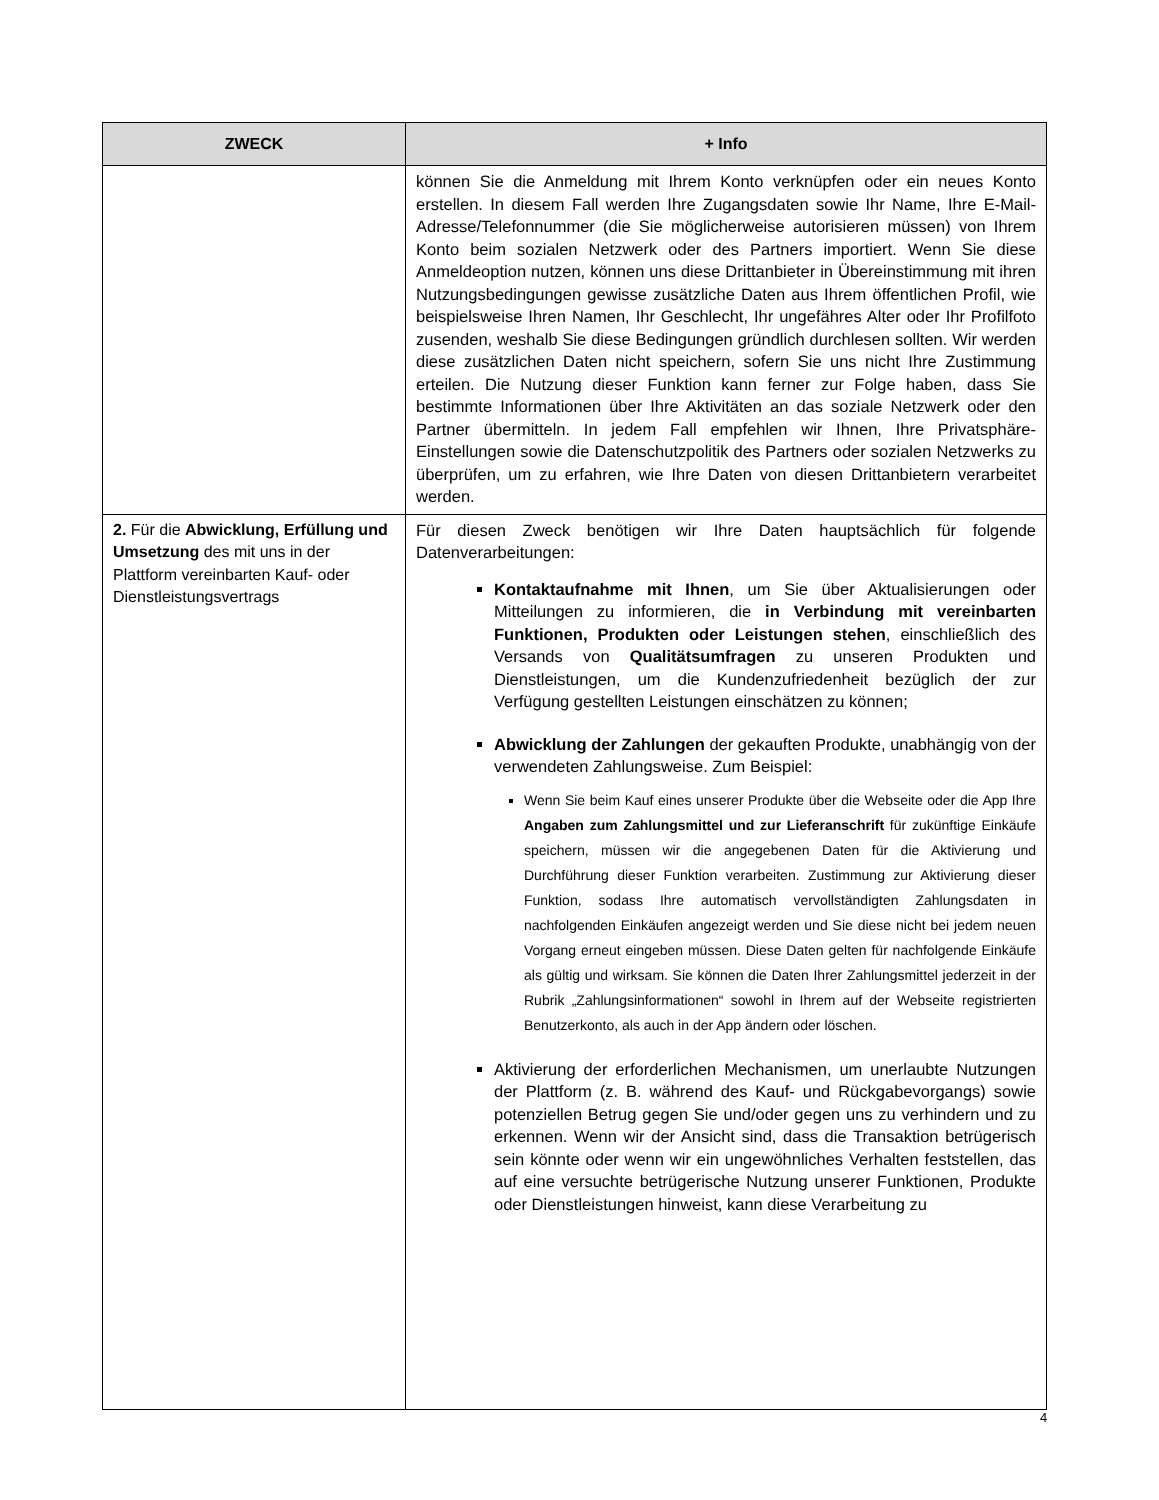| ZWECK | + Info |
| --- | --- |
| | können Sie die Anmeldung mit Ihrem Konto verknüpfen oder ein neues Konto erstellen. In diesem Fall werden Ihre Zugangsdaten sowie Ihr Name, Ihre E-Mail-Adresse/Telefonnummer (die Sie möglicherweise autorisieren müssen) von Ihrem Konto beim sozialen Netzwerk oder des Partners importiert. Wenn Sie diese Anmeldeoption nutzen, können uns diese Drittanbieter in Übereinstimmung mit ihren Nutzungsbedingungen gewisse zusätzliche Daten aus Ihrem öffentlichen Profil, wie beispielsweise Ihren Namen, Ihr Geschlecht, Ihr ungefähres Alter oder Ihr Profilfoto zusenden, weshalb Sie diese Bedingungen gründlich durchlesen sollten. Wir werden diese zusätzlichen Daten nicht speichern, sofern Sie uns nicht Ihre Zustimmung erteilen. Die Nutzung dieser Funktion kann ferner zur Folge haben, dass Sie bestimmte Informationen über Ihre Aktivitäten an das soziale Netzwerk oder den Partner übermitteln. In jedem Fall empfehlen wir Ihnen, Ihre Privatsphäre-Einstellungen sowie die Datenschutzpolitik des Partners oder sozialen Netzwerks zu überprüfen, um zu erfahren, wie Ihre Daten von diesen Drittanbietern verarbeitet werden. |
| 2. Für die Abwicklung, Erfüllung und Umsetzung des mit uns in der Plattform vereinbarten Kauf- oder Dienstleistungsvertrags | Für diesen Zweck benötigen wir Ihre Daten hauptsächlich für folgende Datenverarbeitungen: Kontaktaufnahme mit Ihnen , um Sie über Aktualisierungen oder Mitteilungen zu informieren, die in Verbindung mit vereinbarten Funktionen, Produkten oder Leistungen stehen , einschließlich des Versands von Qualitätsumfragen zu unseren Produkten und Dienstleistungen, um die Kundenzufriedenheit bezüglich der zur Verfügung gestellten Leistungen einschätzen zu können; Abwicklung der Zahlungen der gekauften Produkte, unabhängig von der verwendeten Zahlungsweise. Zum Beispiel: Wenn Sie beim Kauf eines unserer Produkte über die Webseite oder die App Ihre Angaben zum Zahlungsmittel und zur Lieferanschrift für zukünftige Einkäufe speichern, müssen wir die angegebenen Daten für die Aktivierung und Durchführung dieser Funktion verarbeiten. Zustimmung zur Aktivierung dieser Funktion, sodass Ihre automatisch vervollständigten Zahlungsdaten in nachfolgenden Einkäufen angezeigt werden und Sie diese nicht bei jedem neuen Vorgang erneut eingeben müssen. Diese Daten gelten für nachfolgende Einkäufe als gültig und wirksam. Sie können die Daten Ihrer Zahlungsmittel jederzeit in der Rubrik „Zahlungsinformationen“ sowohl in Ihrem auf der Webseite registrierten Benutzerkonto, als auch in der App ändern oder löschen. Aktivierung der erforderlichen Mechanismen, um unerlaubte Nutzungen der Plattform (z. B. während des Kauf- und Rückgabevorgangs) sowie potenziellen Betrug gegen Sie und/oder gegen uns zu verhindern und zu erkennen. Wenn wir der Ansicht sind, dass die Transaktion betrügerisch sein könnte oder wenn wir ein ungewöhnliches Verhalten feststellen, das auf eine versuchte betrügerische Nutzung unserer Funktionen, Produkte oder Dienstleistungen hinweist, kann diese Verarbeitung zu |
4